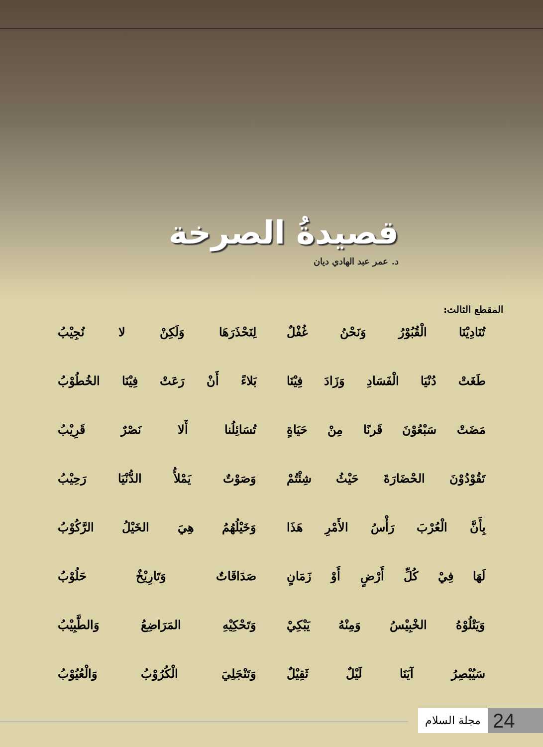قصيدةُ الصرخة
د. عمر عبد الهادي ديان
المقطع الثالث:
| تُنَادِيْنَا الْقُبُوْرُ وَنَحْنُ غُفْلٌ | لِنَحْذَرَهَا وَلَكِنْ لا نُجِيْبُ |
| طَغَتْ دُنْيَا الْفَسَادِ وَزَادَ فِيْنَا | بَلاءً أَنْ رَعَتْ فِيْنَا الخُطُوْبُ |
| مَضَتْ سَبْعُوْنَ قَرنًا مِنْ حَيَاةٍ | تُسَائِلُنا أَلا نَصْرٌ قَرِيْبُ |
| تَقُوْدُوْنَ الحْضَارَةَ حَيْثُ شِئْتُمْ | وَصَوْتٌ يَمْلأُ الدُّنْيَا رَحِيْبُ |
| بِأَنَّ الْعُرْبَ رَأْسُ الأَمْرِ هَذَا | وَخَيْلُهُمُ هِيَ الخَيْلُ الرَّكُوْبُ |
| لَهَا فِيْ كُلِّ أَرْضٍ أَوْ زَمَانٍ | صَدَاقَاتٌ وَتَارِيْخٌ حَلُوْبُ |
| وَيَتْلُوْهُ الخْبِيْسُ وَمِنْهُ يَبْكِيْ | وَتَحْكِيْهِ المَرَاضِعُ وَالطَّبِيْبُ |
| سَيُبْصِرُ آيَنَا لَيْلٌ ثَقِيْلٌ | وَتَنْجَلِيَ الْكُرُوْبُ وَالْعُيُوْبُ |
مجلة السلام
24